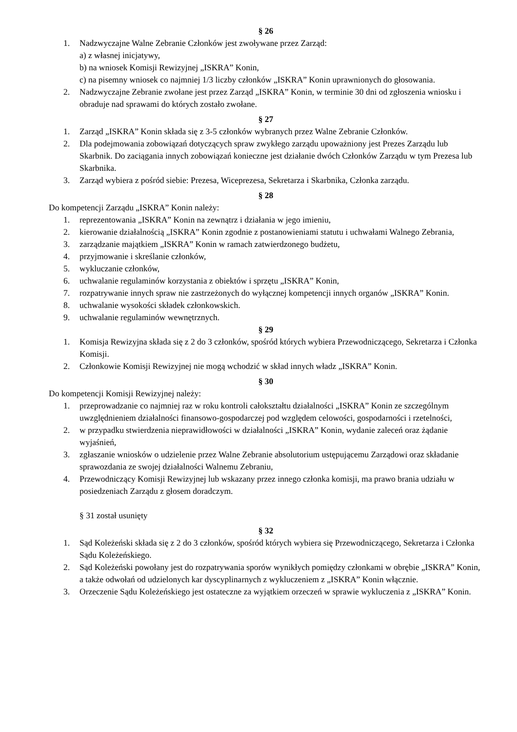§ 26
1. Nadzwyczajne Walne Zebranie Członków jest zwoływane przez Zarząd:
a) z własnej inicjatywy,
b) na wniosek Komisji Rewizyjnej „ISKRA” Konin,
c) na pisemny wniosek co najmniej 1/3 liczby członków „ISKRA” Konin uprawnionych do głosowania.
2. Nadzwyczajne Zebranie zwołane jest przez Zarząd „ISKRA” Konin, w terminie 30 dni od zgłoszenia wniosku i obraduje nad sprawami do których zostało zwołane.
§ 27
1. Zarząd „ISKRA” Konin składa się z 3-5 członków wybranych przez Walne Zebranie Członków.
2. Dla podejmowania zobowiązań dotyczących spraw zwykłego zarządu upoważniony jest Prezes Zarządu lub Skarbnik. Do zaciągania innych zobowiązań konieczne jest działanie dwóch Członków Zarządu w tym Prezesa lub Skarbnika.
3. Zarząd wybiera z pośród siebie: Prezesa, Wiceprezesa, Sekretarza i Skarbnika, Członka zarządu.
§ 28
Do kompetencji Zarządu „ISKRA” Konin należy:
1. reprezentowania „ISKRA” Konin na zewnątrz i działania w jego imieniu,
2. kierowanie działalnością „ISKRA” Konin zgodnie z postanowieniami statutu i uchwałami Walnego Zebrania,
3. zarządzanie majątkiem „ISKRA” Konin w ramach zatwierdzonego budżetu,
4. przyjmowanie i skreślanie członków,
5. wykluczanie członków,
6. uchwalanie regulaminów korzystania z obiektów i sprzętu „ISKRA” Konin,
7. rozpatrywanie innych spraw nie zastrzeżonych do wyłącznej kompetencji innych organów „ISKRA” Konin.
8. uchwalanie wysokości składek członkowskich.
9. uchwalanie regulaminów wewnętrznych.
§ 29
1. Komisja Rewizyjna składa się z 2 do 3 członków, spośród których wybiera Przewodniczącego, Sekretarza i Członka Komisji.
2. Członkowie Komisji Rewizyjnej nie mogą wchodzić w skład innych władz „ISKRA” Konin.
§ 30
Do kompetencji Komisji Rewizyjnej należy:
1. przeprowadzanie co najmniej raz w roku kontroli całokształtu działalności „ISKRA” Konin ze szczególnym uwzględnieniem działalności finansowo-gospodarczej pod względem celowości, gospodarności i rzetelności,
2. w przypadku stwierdzenia nieprawidłowości w działalności „ISKRA” Konin, wydanie zaleceń oraz żądanie wyjaśnień,
3. zgłaszanie wniosków o udzielenie przez Walne Zebranie absolutorium ustępującemu Zarządowi oraz składanie sprawozdania ze swojej działalności Walnemu Zebraniu,
4. Przewodniczący Komisji Rewizyjnej lub wskazany przez innego członka komisji, ma prawo brania udziału w posiedzeniach Zarządu z głosem doradczym.
§ 31 został usunięty
§ 32
1. Sąd Koleżeński składa się z 2 do 3 członków, spośród których wybiera się Przewodniczącego, Sekretarza i Członka Sądu Koleżeńskiego.
2. Sąd Koleżeński powołany jest do rozpatrywania sporów wynikłych pomiędzy członkami w obrębie „ISKRA” Konin, a także odwołań od udzielonych kar dyscyplinarnych z wykluczeniem z „ISKRA” Konin włącznie.
3. Orzeczenie Sądu Koleżeńskiego jest ostateczne za wyjątkiem orzeczeń w sprawie wykluczenia z „ISKRA” Konin.